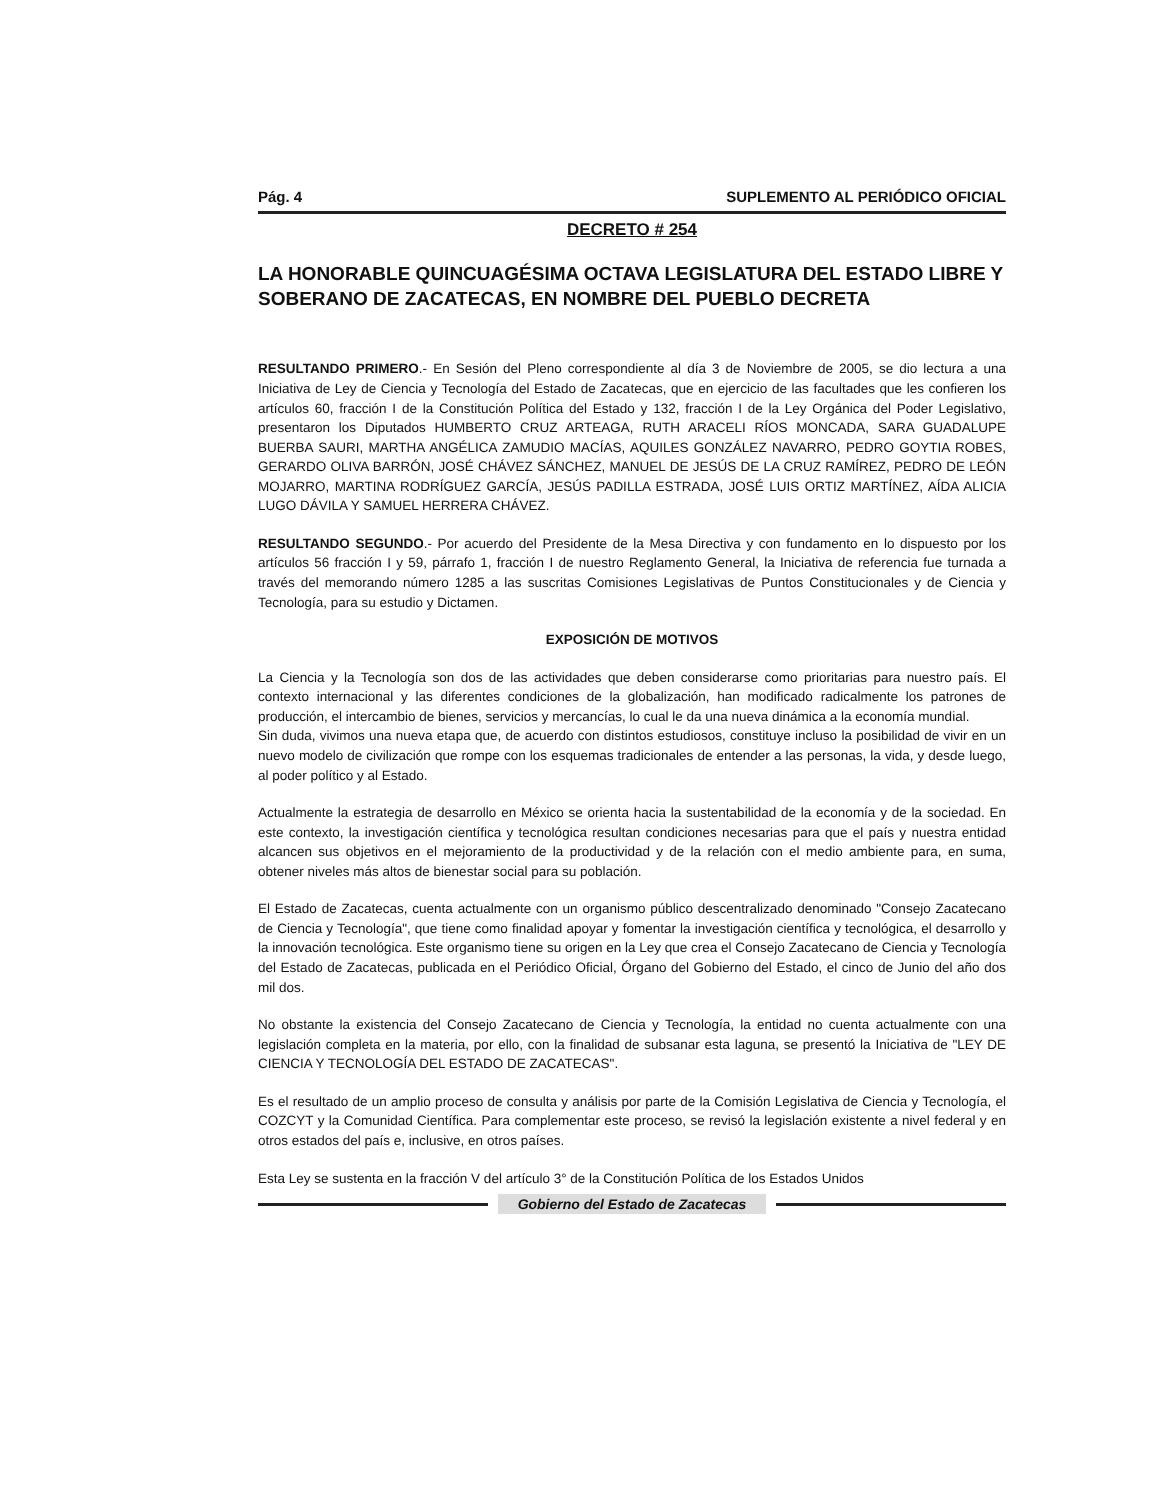Pág. 4 SUPLEMENTO AL PERIÓDICO OFICIAL
DECRETO # 254
LA HONORABLE QUINCUAGÉSIMA OCTAVA LEGISLATURA DEL ESTADO LIBRE Y SOBERANO DE ZACATECAS, EN NOMBRE DEL PUEBLO DECRETA
RESULTANDO PRIMERO.- En Sesión del Pleno correspondiente al día 3 de Noviembre de 2005, se dio lectura a una Iniciativa de Ley de Ciencia y Tecnología del Estado de Zacatecas, que en ejercicio de las facultades que les confieren los artículos 60, fracción I de la Constitución Política del Estado y 132, fracción I de la Ley Orgánica del Poder Legislativo, presentaron los Diputados HUMBERTO CRUZ ARTEAGA, RUTH ARACELI RÍOS MONCADA, SARA GUADALUPE BUERBA SAURI, MARTHA ANGÉLICA ZAMUDIO MACÍAS, AQUILES GONZÁLEZ NAVARRO, PEDRO GOYTIA ROBES, GERARDO OLIVA BARRÓN, JOSÉ CHÁVEZ SÁNCHEZ, MANUEL DE JESÚS DE LA CRUZ RAMÍREZ, PEDRO DE LEÓN MOJARRO, MARTINA RODRÍGUEZ GARCÍA, JESÚS PADILLA ESTRADA, JOSÉ LUIS ORTIZ MARTÍNEZ, AÍDA ALICIA LUGO DÁVILA Y SAMUEL HERRERA CHÁVEZ.
RESULTANDO SEGUNDO.- Por acuerdo del Presidente de la Mesa Directiva y con fundamento en lo dispuesto por los artículos 56 fracción I y 59, párrafo 1, fracción I de nuestro Reglamento General, la Iniciativa de referencia fue turnada a través del memorando número 1285 a las suscritas Comisiones Legislativas de Puntos Constitucionales y de Ciencia y Tecnología, para su estudio y Dictamen.
EXPOSICIÓN DE MOTIVOS
La Ciencia y la Tecnología son dos de las actividades que deben considerarse como prioritarias para nuestro país. El contexto internacional y las diferentes condiciones de la globalización, han modificado radicalmente los patrones de producción, el intercambio de bienes, servicios y mercancías, lo cual le da una nueva dinámica a la economía mundial.
Sin duda, vivimos una nueva etapa que, de acuerdo con distintos estudiosos, constituye incluso la posibilidad de vivir en un nuevo modelo de civilización que rompe con los esquemas tradicionales de entender a las personas, la vida, y desde luego, al poder político y al Estado.
Actualmente la estrategia de desarrollo en México se orienta hacia la sustentabilidad de la economía y de la sociedad. En este contexto, la investigación científica y tecnológica resultan condiciones necesarias para que el país y nuestra entidad alcancen sus objetivos en el mejoramiento de la productividad y de la relación con el medio ambiente para, en suma, obtener niveles más altos de bienestar social para su población.
El Estado de Zacatecas, cuenta actualmente con un organismo público descentralizado denominado "Consejo Zacatecano de Ciencia y Tecnología", que tiene como finalidad apoyar y fomentar la investigación científica y tecnológica, el desarrollo y la innovación tecnológica. Este organismo tiene su origen en la Ley que crea el Consejo Zacatecano de Ciencia y Tecnología del Estado de Zacatecas, publicada en el Periódico Oficial, Órgano del Gobierno del Estado, el cinco de Junio del año dos mil dos.
No obstante la existencia del Consejo Zacatecano de Ciencia y Tecnología, la entidad no cuenta actualmente con una legislación completa en la materia, por ello, con la finalidad de subsanar esta laguna, se presentó la Iniciativa de "LEY DE CIENCIA Y TECNOLOGÍA DEL ESTADO DE ZACATECAS".
Es el resultado de un amplio proceso de consulta y análisis por parte de la Comisión Legislativa de Ciencia y Tecnología, el COZCYT y la Comunidad Científica. Para complementar este proceso, se revisó la legislación existente a nivel federal y en otros estados del país e, inclusive, en otros países.
Esta Ley se sustenta en la fracción V del artículo 3° de la Constitución Política de los Estados Unidos
Gobierno del Estado de Zacatecas